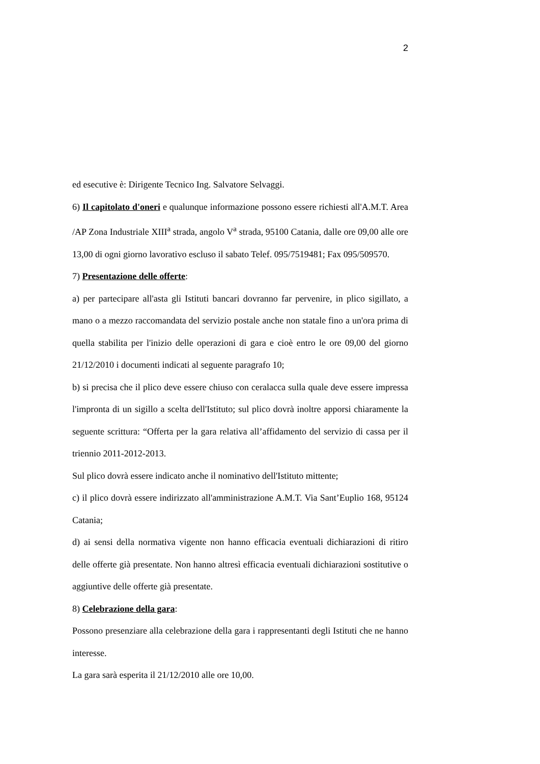2
ed esecutive è: Dirigente Tecnico Ing. Salvatore Selvaggi.
6) Il capitolato d'oneri e qualunque informazione possono essere richiesti all'A.M.T. Area /AP Zona Industriale XIII<sup>a</sup> strada, angolo V<sup>a</sup> strada, 95100 Catania, dalle ore 09,00 alle ore 13,00 di ogni giorno lavorativo escluso il sabato Telef. 095/7519481; Fax 095/509570.
7) Presentazione delle offerte:
a) per partecipare all'asta gli Istituti bancari dovranno far pervenire, in plico sigillato, a mano o a mezzo raccomandata del servizio postale anche non statale fino a un'ora prima di quella stabilita per l'inizio delle operazioni di gara e cioè entro le ore 09,00 del giorno 21/12/2010 i documenti indicati al seguente paragrafo 10;
b) si precisa che il plico deve essere chiuso con ceralacca sulla quale deve essere impressa l'impronta di un sigillo a scelta dell'Istituto; sul plico dovrà inoltre apporsi chiaramente la seguente scrittura: “Offerta per la gara relativa all’affidamento del servizio di cassa per il triennio 2011-2012-2013.
Sul plico dovrà essere indicato anche il nominativo dell'Istituto mittente;
c) il plico dovrà essere indirizzato all'amministrazione A.M.T. Via Sant’Euplio 168, 95124 Catania;
d) ai sensi della normativa vigente non hanno efficacia eventuali dichiarazioni di ritiro delle offerte già presentate. Non hanno altresì efficacia eventuali dichiarazioni sostitutive o aggiuntive delle offerte già presentate.
8) Celebrazione della gara:
Possono presenziare alla celebrazione della gara i rappresentanti degli Istituti che ne hanno interesse.
La gara sarà esperita il 21/12/2010 alle ore 10,00.